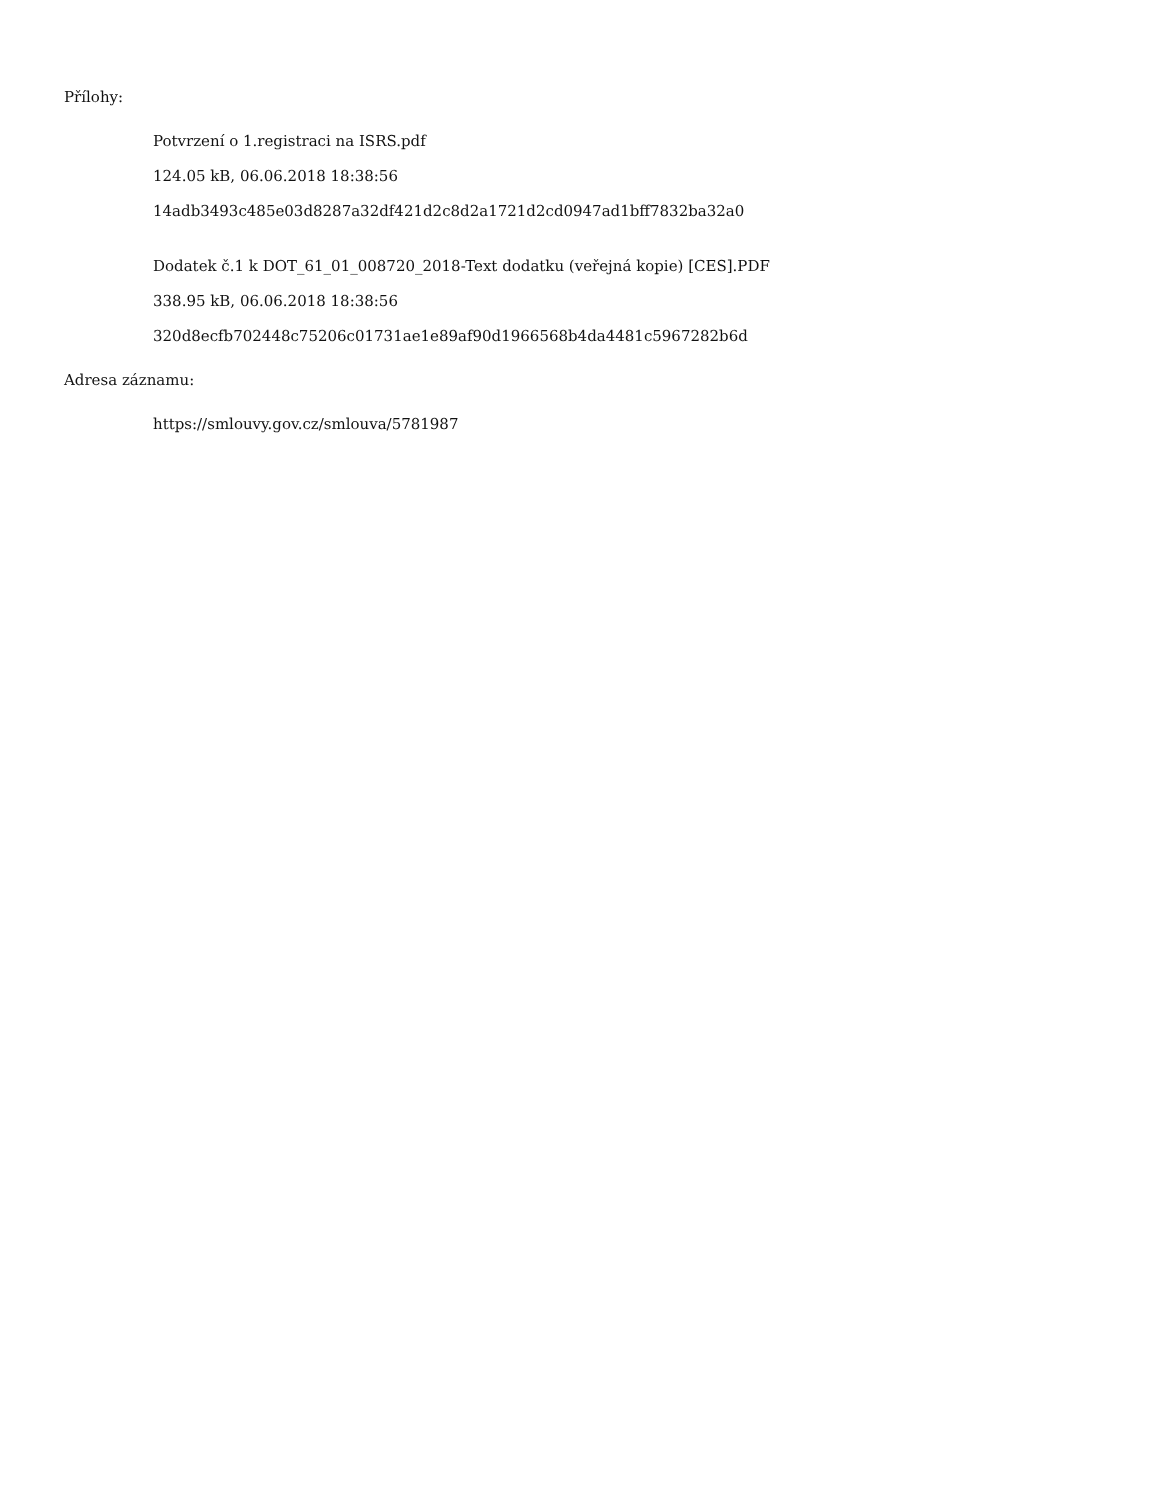Přílohy:
Potvrzení o 1.registraci na ISRS.pdf
124.05 kB, 06.06.2018 18:38:56
14adb3493c485e03d8287a32df421d2c8d2a1721d2cd0947ad1bff7832ba32a0
Dodatek č.1 k DOT_61_01_008720_2018-Text dodatku (veřejná kopie) [CES].PDF
338.95 kB, 06.06.2018 18:38:56
320d8ecfb702448c75206c01731ae1e89af90d1966568b4da4481c5967282b6d
Adresa záznamu:
https://smlouvy.gov.cz/smlouva/5781987